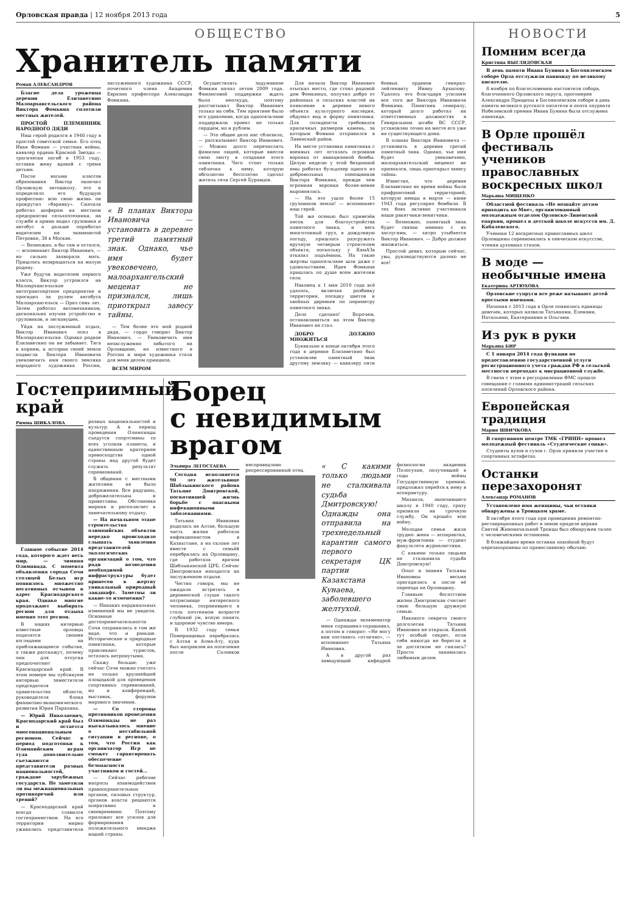Орловская правда | 12 ноября 2013 года 5
ОБЩЕСТВО
Хранитель памяти
Роман АЛЕКСАНДРОВ
Благие дела уроженца деревни Елизаветино Малоархангельского района Виктора Фомкина сплотили местных жителей.
ПРОСТОЙ ПЛЕМЯННИК НАРОДНОГО ДЯДИ
Наш герой родился в 1946 году в простой советской семье. Его отец Иван Фомкин — участник войны, кавалер ордена Красной Звезды — трагически погиб в 1953 году, оставив жену вдовой с тремя детьми.
После восьми классов образования Виктор окончил Орловскую автошколу, это и определило его будущую профессию: всю свою жизнь он прокрутил «баранку». Сначала работал шофером на местном предприятии сельхозтехники, на службе в армии водил грузовики и автобус а дальше поработал водителем на знаменитой Петровке, 38 в Москве.
— Возможно, я бы там и остался, — вспоминает Виктор Иванович, — но сильно захворала мать. Пришлось возвращаться на малую родину.
Уже будучи водителем первого класса, Виктор устроился на Малоархангельское автотранспортное предприятие и просидел за рулем автобуса Малоархангельск — Орел семь лет. Затем работал автомехаником, досконально изучив устройство и грузовиков, и легковушек.
Уйдя на заслуженный отдых, Виктор Иванович осел в Малоархангельске. Однако родное Елизаветино он не забывает. Тяга к корням, к истории своей земли подвигла Виктора Ивановича увековечить имя своего земляка народного художника России, заслуженного художника СССР, почетного члена Академии Евразии профессора Александра Фомкина.
« В планах Виктора Ивановича — установить в деревне третий памятный знак. Однако, чье имя будет увековечено, малоархангельский меценат не признался, лишь приоткрыл завесу тайны.
— Тем более это мой родной дядя, — гордо говорит Виктор Иванович. — Увековечить имя незаслуженно забытого на Орловщине, но известного в России и мире художника стала для меня делом принципа.
ВСЕМ МИРОМ
Осуществлять задуманное Фомкин начал летом 2009 года. Финансовой поддержки ждать было неоткуда, поэтому рассчитывал Виктор Иванович только на себя. Тем приятнее было его удивление, когда односельчане поддержали проект не только сердцем, но и рублем.
— Это общее дело нас сблизило, — рассказывает Виктор Иванович. — Можно долго перечислять фамилии людей, которые внесли свою лепту в создание этого памятника. Чего стоит только табличка к нему, которую абсолютно бесплатно сделал житель села Сергей Буравцов.
Для начала Виктор Иванович отыскал место, где стоял родовой дом Фомкиных, получил добро от районных и сельских властей на появление в деревне нового объекта культурного наследия, обдумал вид и форму памятника. Для солидности требовался приличных размеров камень, за которым Фомкин отправился в Ливенский район.
На месте установки памятника с военных лет осталась огромная воронка от авиационной бомбы. Целую неделю у этой бездонной ямы работал бульдозер одного из добровольных помощников Виктора Фомкина, прежде чем огромная воронка более-менее выровнялась.
— На это ушло более 15 грузовиков земли! — вспоминает наш герой.
Той же осенью был привезён песок для благоустройства памятного знака, и весь многотонный груз, в дождливую погоду, пришлось разгружать вручную четверым строителям объекта, поскольку у КамАЗа отказал подъёмник. На такие жертвы односельчане шли даже с удовольствием. Идея Фомкина пришлась по душе всем жителям села.
Наконец к 1 мая 2010 года всё удалось, включая разбивку территории, посадку цветов и хвойных деревьев по периметру памятного знака.
Дело сделано! Впрочем, останавливаться на этом Виктор Иванович не стал.
ДОБРО ДОЛЖНО МНОЖИТЬСЯ
Буквально в конце октября этого года в деревне Елизаветино был установлен памятный знак другому земляку — кавалеру пяти боевых орденов генерал-лейтенанту Ивану Архипову. Удалось это благодаря усилиям все того же Виктора Ивановича Фомкина. Памятник генералу, который долго работал на ответственных должностях в Генеральном штабе ВС СССР, установлен точно на месте его уже не существующего дома.
В планах Виктора Ивановича — установить в деревне третий памятный знак. Однако, чье имя будет увековечено, малоархангельский меценат не признался, лишь приоткрыл завесу тайны.
Известно, что деревня Елизаветино во время войны была прифронтовой территорией, которую немцы в марте — июне 1943 года регулярно бомбили. В тех боях активно участвовали наши ракетчики-зенитчики.
— Возможно, памятный знак будет связан именно с их заслугами, — хитро улыбается Виктор Иванович. — Добро должно множиться.
Простой девиз, которым сейчас, увы, руководствуются далеко не все!
Гостеприимный край
Римма ШИКАЛОВА
Главное событие 2014 года, которого ждет весь мир, — зимняя Олимпиада. С момента объявления города Сочи столицей Белых игр появилось множество негативных отзывов в адрес Краснодарского края. Однако многие продолжают выбирать регион для отдыха именно этот регион.
В наших интервью известные орловцы поделятся своими взглядами на приближающееся событие, а также расскажут, почему они для отпуска предпочитают Краснодарский край. В этом номере мы публикуем интервью заместителя председателя правительства области, руководителя блока финансово-экономического развития Юрия Парахина.
— Юрий Николаевич, Краснодарский край был и остается многонациональным регионом. Сейчас в период подготовки к Олимпийским играм туда дополнительно съезжаются представители разных национальностей, граждане зарубежных государств. Не заметили ли вы межнациональных противоречий или трений?
— Краснодарский край всегда славился гостеприимством. На его территории мирно уживались представители разных национальностей и культур. А в период проведения Олимпиады съедутся спортсмены со всех уголков планеты, и единственным критерием превосходства одной страны над другой будет служить результат соревнований.
В общении с местными жителями не было напряжения. Все радушны, доброжелательны и приветливы. Обстановка мирная и располагает к замечательному отдыху.
— На начальном этапе строительства олимпийских объектов нередко происходило слышать заявления представителей экологических организаций о том, что ради возведения необходимой инфраструктуры будет принесен в жертву уникальный природный ландшафт. Заметны ли какие-то изменения?
— Никаких кардинальных изменений мы не увидели. Основные достопримечательности Сочи сохранились в том же виде, что и раньше. Исторические и природные памятники, которые привлекают туристов, остались нетронутыми.
Скажу больше: уже сейчас Сочи можно считать не только крупнейшей площадкой для проведения спортивных соревнований, но и конференций, выставок, форумов мирового значения.
— Со стороны противников проведения Олимпиады не раз высказывалось мнение о нестабильной ситуации в регионе, о том, что Россия как организатор Игр не сможет гарантировать обеспечение безопасности участников и гостей…
— Сейчас рабочие вопросы взаимодействия правоохранительных органов, силовых структур, органов власти решаются оперативно и своевременно. Поэтому приложит все усилия для формирования положительного имиджа нашей страны.
Борец
с невидимым врагом
Эльвира ЛЕГОСТАЕВА
Сегодня исполняется 90 лет жительнице Шаблыкинского района Татьяне Дмитровской, посвятившей жизнь борьбе с опасными инфекционными заболеваниями.
Татьяна Ивановна родилась на Алтае, большую часть жизни работала инфекционистом в Казахстане, а на склоне лет вместе с семьёй перебралась на Орловщину, где работала врачом Шаблыкинской ЦРБ. Сейчас Дмитровская находится на заслуженном отдыхе.
Честно говоря, мы не ожидали встретить в деревенской глуши такого потрясающе интересного человека, сохранившего в столь почтенном возрасте глубокий ум, ясную память и здоровое чувство юмора.
В 1932 году семья Померанцевых перебралась с Алтая в Алма-Ату, куда был направлен на поселение после Соловков несправедливо репрессированный отец.
« С какими только людьми не сталкивала судьба Дмитровскую! Однажды она отправила на трехнедельный карантин самого первого секретаря ЦК партии Казахстана Кунаева, заболевшего желтухой.
— Однажды экзаменатор меня спрашивал-спрашивал, а потом и говорит: «Не могу вам поставить «отлично», — вспоминает Татьяна Ивановна.
А в другой раз заведующий кафедрой физиологии академик Полосухин, получивший в годы войны Государственную премию, предложил перейти к нему в аспирантуру.
Михаила, окончившего школу в 1940 году, сразу призвали на срочную службу. Он прошёл всю войну.
Молодая семья жила трудно: жена — аспирантка, муж-фронтовик — студент факультета журналистики.
С какими только людьми не сталкивала судьба Дмитровскую!
Опыт и знания Татьяны Ивановны весьма пригодились и после её переезда на Орловщину.
Главным богатством жизни Дмитровская считает свою большую дружную семью.
Никакого секрета своего долголетия Татьяна Ивановна не открыла. Какой тут особый секрет, если себя никогда не берегла и за достатком не гналась? Просто занималась любимым делом.
НОВОСТИ
Помним всегда
Кристина ВЫГЛЯДОВСКАЯ
В день памяти Ивана Бунина в Богоявленском соборе Орла отслужили панихиду по великому писателю.
8 ноября по благословению настоятеля собора, благочинного Орловского округа, протоиерея Александра Прищепы в Богоявленском соборе в день памяти великого русского писателя и поэта лауреата Нобелевской премии Ивана Бунина была отслужена панихида.
В Орле прошёл фестиваль учеников православных воскресных школ
Марьяна МИЩЕНКО
Областной фестиваль «Не мешайте детям приходить ко Мне», организованный молодежным отделом Орловско-Ливенской епархии, прошел в детской школе искусств им. Д. Кабалевского.
Ученики 12 воскресных православных школ Орловщины соревновались в певческом искусстве, чтении духовных стихов.
В моде — необычные имена
Екатерина АРТЮХОВА
Орловские супруги все реже называют детей простыми именами.
Начиная с 2013 года в Орле появились единицы девочек, которых назвали Татьянами, Еленами, Натальями, Екатеринами и Ольгами.
Из рук в руки
Марьяна БИР
С 1 января 2014 года функции по предоставлению государственной услуги регистрационного учета граждан РФ в сельской местности переходят к миграционной службе.
В связи с этим в регуправлении ФМС прошло совещание с главами администраций сельских поселений Орловского района.
Европейская традиция
Мария ШВИЧКОВА
В спортивном центре ТМК «ГРИНН» прошел молодежный фестиваль «Студенческие гонки».
Студенты вузов и сузов г. Орла приняли участие в спортивных эстафетах.
Останки перезахоронят
Александр РОМАНОВ
Установлено имя женщины, чьи останки обнаружены в Троицком храме.
В октябре этого года при проведении ремонтно-реставрационных работ в левом приделе церкви Святой Живоначальной Троицы был обнаружен склеп с человеческими останками.
В ближайшее время останки покойной будут перезахоронены по православному обычаю.